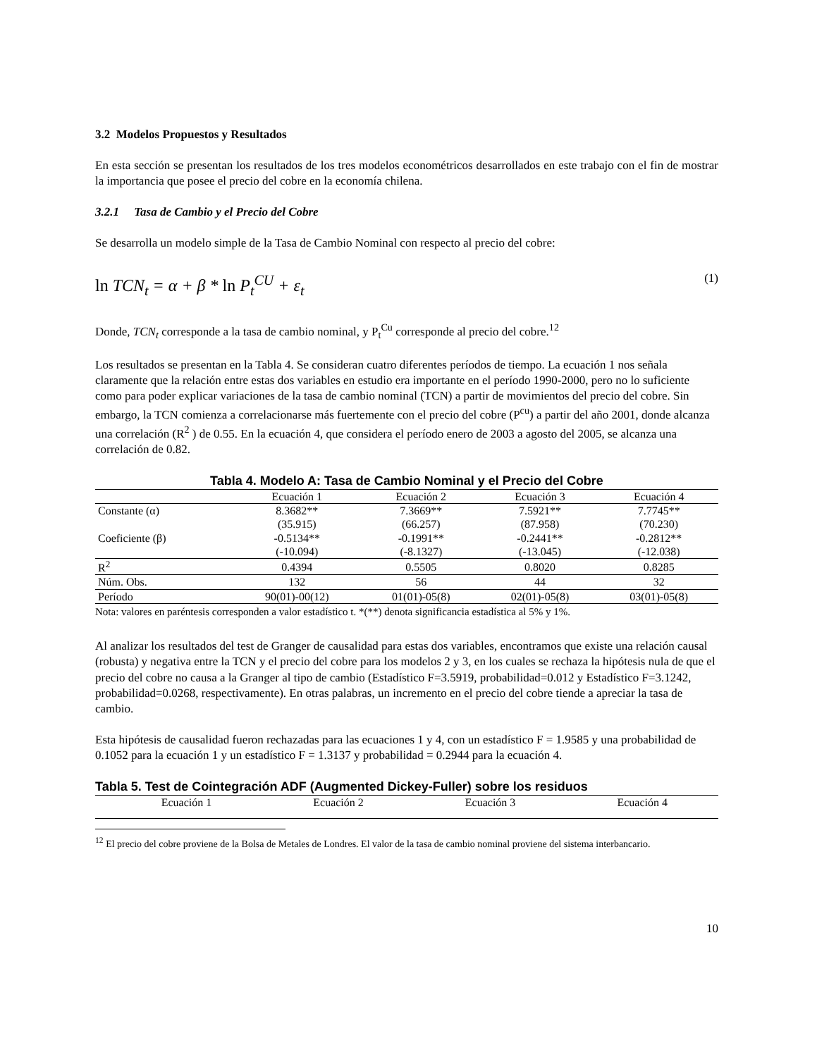3.2 Modelos Propuestos y Resultados
En esta sección se presentan los resultados de los tres modelos econométricos desarrollados en este trabajo con el fin de mostrar la importancia que posee el precio del cobre en la economía chilena.
3.2.1 Tasa de Cambio y el Precio del Cobre
Se desarrolla un modelo simple de la Tasa de Cambio Nominal con respecto al precio del cobre:
ln TCN<sub>t</sub> = α + β * ln P<sub>t</sub><sup>CU</sup> + ε<sub>t</sub> (1)
Donde, TCN<sub>t</sub> corresponde a la tasa de cambio nominal, y P<sub>t</sub><sup>Cu</sup> corresponde al precio del cobre.<sup>12</sup>
Los resultados se presentan en la Tabla 4. Se consideran cuatro diferentes períodos de tiempo. La ecuación 1 nos señala claramente que la relación entre estas dos variables en estudio era importante en el período 1990-2000, pero no lo suficiente como para poder explicar variaciones de la tasa de cambio nominal (TCN) a partir de movimientos del precio del cobre. Sin embargo, la TCN comienza a correlacionarse más fuertemente con el precio del cobre (P<sup>cu</sup>) a partir del año 2001, donde alcanza una correlación (R<sup>2</sup> ) de 0.55. En la ecuación 4, que considera el período enero de 2003 a agosto del 2005, se alcanza una correlación de 0.82.
Tabla 4. Modelo A: Tasa de Cambio Nominal y el Precio del Cobre
| | Ecuación 1 | Ecuación 2 | Ecuación 3 | Ecuación 4 |
| --- | --- | --- | --- | --- |
| Constante (α) | 8.3682** | 7.3669** | 7.5921** | 7.7745** |
| | (35.915) | (66.257) | (87.958) | (70.230) |
| Coeficiente (β) | -0.5134** | -0.1991** | -0.2441** | -0.2812** |
| | (-10.094) | (-8.1327) | (-13.045) | (-12.038) |
| R<sup>2</sup> | 0.4394 | 0.5505 | 0.8020 | 0.8285 |
| Núm. Obs. | 132 | 56 | 44 | 32 |
| Período | 90(01)-00(12) | 01(01)-05(8) | 02(01)-05(8) | 03(01)-05(8) |
Nota: valores en paréntesis corresponden a valor estadístico t. *(**) denota significancia estadística al 5% y 1%.
Al analizar los resultados del test de Granger de causalidad para estas dos variables, encontramos que existe una relación causal (robusta) y negativa entre la TCN y el precio del cobre para los modelos 2 y 3, en los cuales se rechaza la hipótesis nula de que el precio del cobre no causa a la Granger al tipo de cambio (Estadístico F=3.5919, probabilidad=0.012 y Estadístico F=3.1242, probabilidad=0.0268, respectivamente). En otras palabras, un incremento en el precio del cobre tiende a apreciar la tasa de cambio.
Esta hipótesis de causalidad fueron rechazadas para las ecuaciones 1 y 4, con un estadístico F = 1.9585 y una probabilidad de 0.1052 para la ecuación 1 y un estadístico F = 1.3137 y probabilidad = 0.2944 para la ecuación 4.
Tabla 5. Test de Cointegración ADF (Augmented Dickey-Fuller) sobre los residuos
| | Ecuación 1 | Ecuación 2 | Ecuación 3 | Ecuación 4 |
| --- | --- | --- | --- | --- |
<sup>12</sup> El precio del cobre proviene de la Bolsa de Metales de Londres. El valor de la tasa de cambio nominal proviene del sistema interbancario.
10